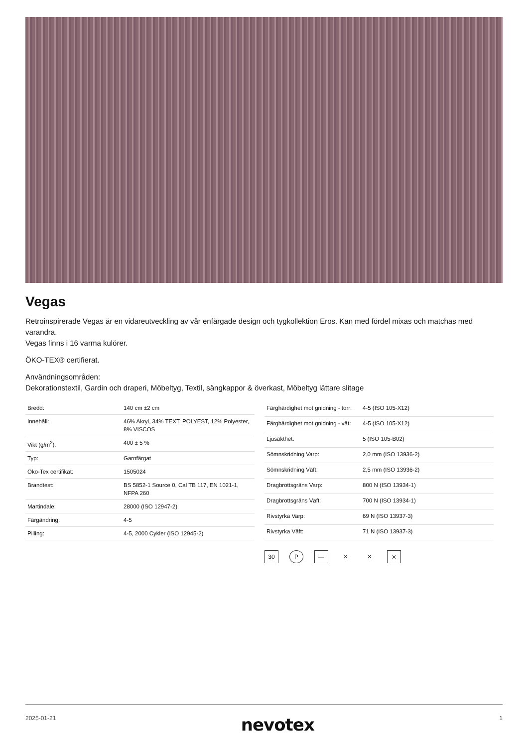Vegas
Retroinspirerade Vegas är en vidareutveckling av vår enfärgade design och tygkollektion Eros. Kan med fördel mixas och matchas med varandra.
Vegas finns i 16 varma kulörer.
ÖKO-TEX® certifierat.
Användningsområden:
Dekorationstextil, Gardin och draperi, Möbeltyg, Textil, sängkappor & överkast, Möbeltyg lättare slitage
| Bredd: | 140 cm ±2 cm |
| Innehåll: | 46% Akryl, 34% TEXT. POLYEST, 12% Polyester, 8% VISCOS |
| Vikt (g/m<sup>2</sup>): | 400 ± 5 % |
| Typ: | Garnfärgat |
| Öko-Tex certifikat: | 1505024 |
| Brandtest: | BS 5852-1 Source 0, Cal TB 117, EN 1021-1, NFPA 260 |
| Martindale: | 28000 (ISO 12947-2) |
| Färgändring: | 4-5 |
| Pilling: | 4-5, 2000 Cykler (ISO 12945-2) |
| Färghärdighet mot gnidning - torr: | 4-5 (ISO 105-X12) |
| Färghärdighet mot gnidning - våt: | 4-5 (ISO 105-X12) |
| Ljusäkthet: | 5 (ISO 105-B02) |
| Sömnskridning Varp: | 2,0 mm (ISO 13936-2) |
| Sömnskridning Väft: | 2,5 mm (ISO 13936-2) |
| Dragbrottsgräns Varp: | 800 N (ISO 13934-1) |
| Dragbrottsgräns Väft: | 700 N (ISO 13934-1) |
| Rivstyrka Varp: | 69 N (ISO 13937-3) |
| Rivstyrka Väft: | 71 N (ISO 13937-3) |
30 P — ⨯ ⨯ ⨯
2025-01-21 nevotex 1